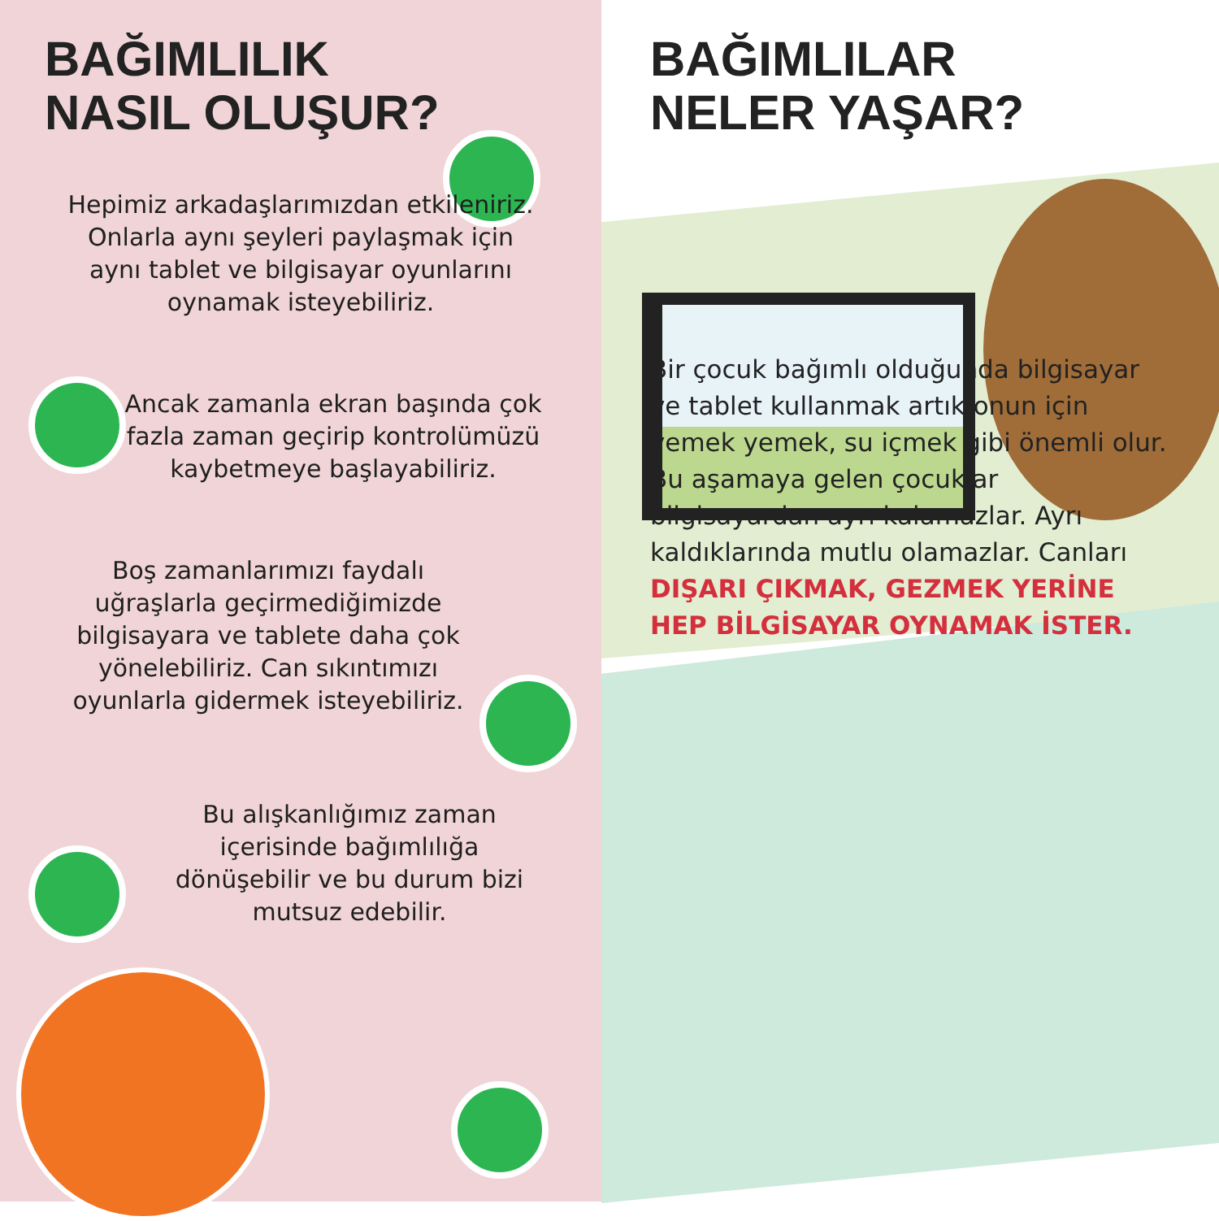BAĞIMLILIK
NASIL OLUŞUR?
Hepimiz arkadaşlarımızdan etkileniriz. Onlarla aynı şeyleri paylaşmak için aynı tablet ve bilgisayar oyunlarını oynamak isteyebiliriz.
Ancak zamanla ekran başında çok fazla zaman geçirip kontrolümüzü kaybetmeye başlayabiliriz.
Boş zamanlarımızı faydalı uğraşlarla geçirmediğimizde bilgisayara ve tablete daha çok yönelebiliriz. Can sıkıntımızı oyunlarla gidermek isteyebiliriz.
Bu alışkanlığımız zaman içerisinde bağımlılığa dönüşebilir ve bu durum bizi mutsuz edebilir.
BAĞIMLILAR
NELER YAŞAR?
Bir çocuk bağımlı olduğunda bilgisayar ve tablet kullanmak artık onun için yemek yemek, su içmek gibi önemli olur. Bu aşamaya gelen çocuklar bilgisayardan ayrı kalamazlar. Ayrı kaldıklarında mutlu olamazlar. Canları DIŞARI ÇIKMAK, GEZMEK YERİNE HEP BİLGİSAYAR OYNAMAK İSTER.